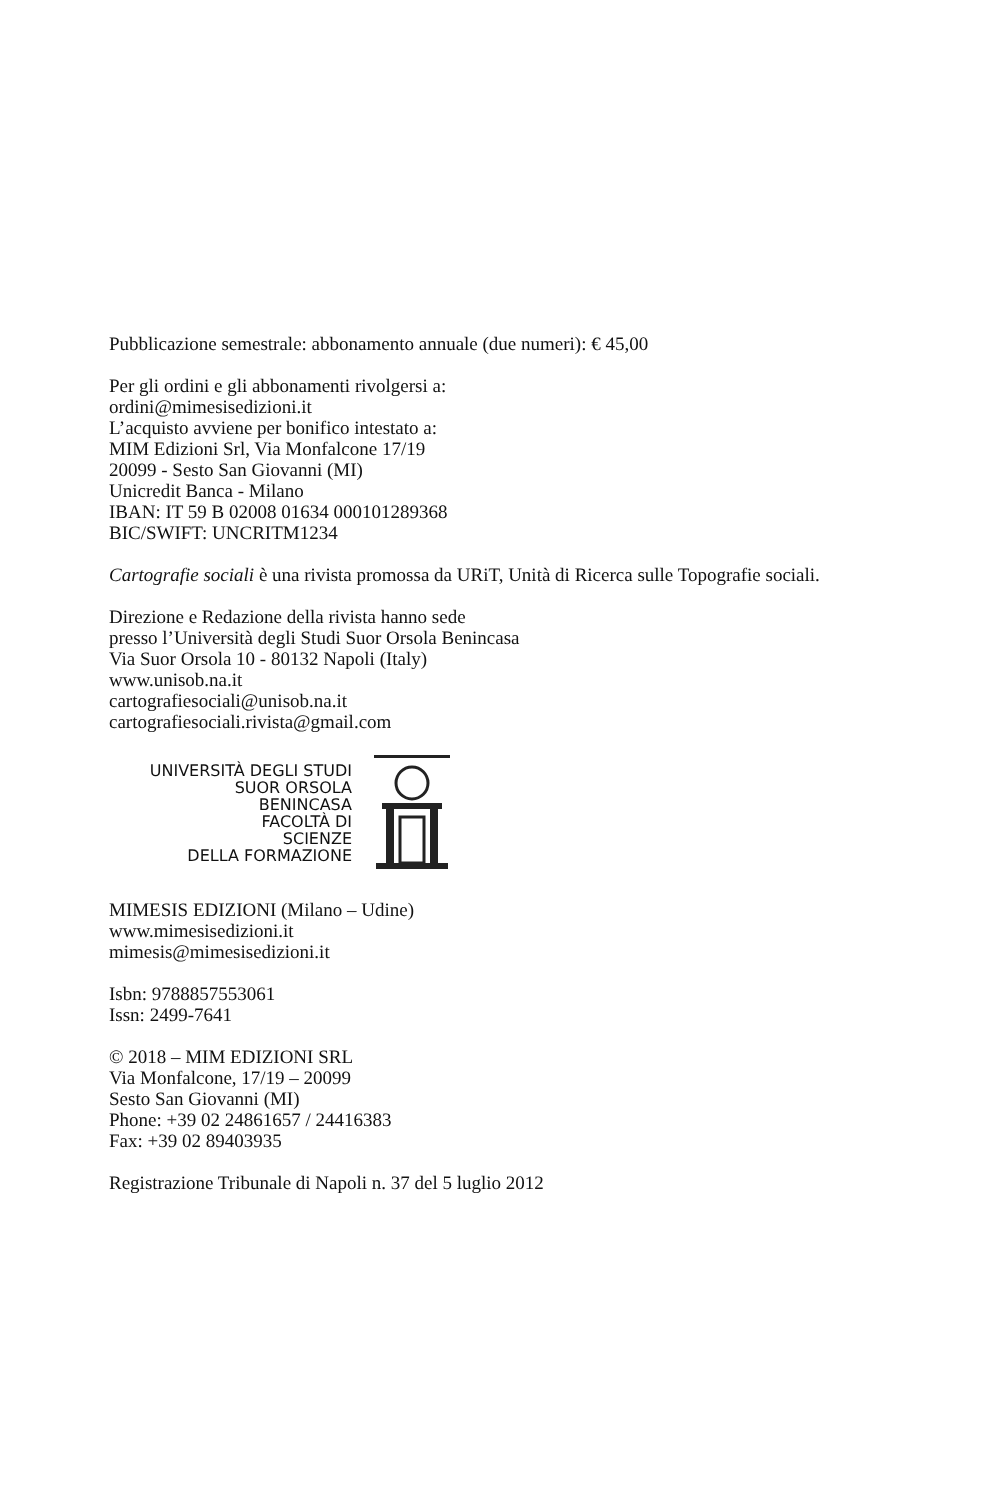Pubblicazione semestrale: abbonamento annuale (due numeri): € 45,00
Per gli ordini e gli abbonamenti rivolgersi a:
ordini@mimesisedizioni.it
L’acquisto avviene per bonifico intestato a:
MIM Edizioni Srl, Via Monfalcone 17/19
20099 - Sesto San Giovanni (MI)
Unicredit Banca - Milano
IBAN: IT 59 B 02008 01634 000101289368
BIC/SWIFT: UNCRITM1234
Cartografie sociali è una rivista promossa da URiT, Unità di Ricerca sulle Topografie sociali.
Direzione e Redazione della rivista hanno sede
presso l’Università degli Studi Suor Orsola Benincasa
Via Suor Orsola 10 - 80132 Napoli (Italy)
www.unisob.na.it
cartografiesociali@unisob.na.it
cartografiesociali.rivista@gmail.com
UNIVERSITÀ DEGLI STUDI
SUOR ORSOLA
BENINCASA
FACOLTÀ DI
SCIENZE
DELLA FORMAZIONE
MIMESIS EDIZIONI (Milano – Udine)
www.mimesisedizioni.it
mimesis@mimesisedizioni.it
Isbn: 9788857553061
Issn: 2499-7641
© 2018 – MIM EDIZIONI SRL
Via Monfalcone, 17/19 – 20099
Sesto San Giovanni (MI)
Phone: +39 02 24861657 / 24416383
Fax: +39 02 89403935
Registrazione Tribunale di Napoli n. 37 del 5 luglio 2012